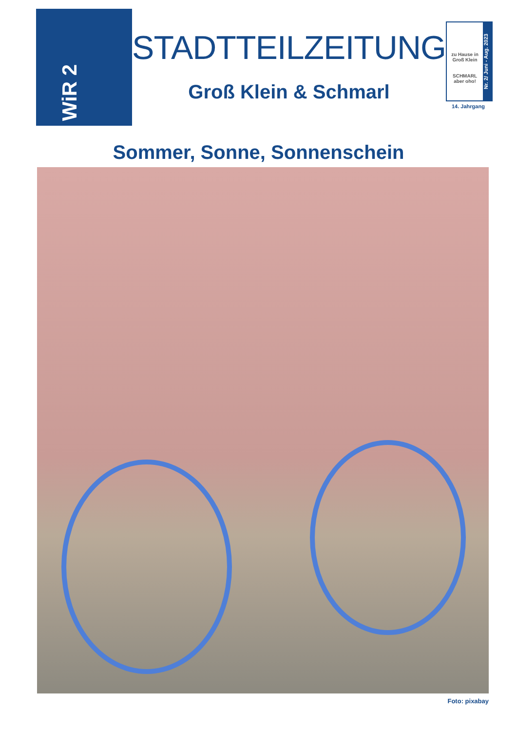WiR 2
STADTTEILZEITUNG
Groß Klein & Schmarl
zu Hause in Groß Klein
SCHMARL
aber oho!
Nr. 2/ Juni - Aug. 2023
14. Jahrgang
Sommer, Sonne, Sonnenschein
Foto: pixabay